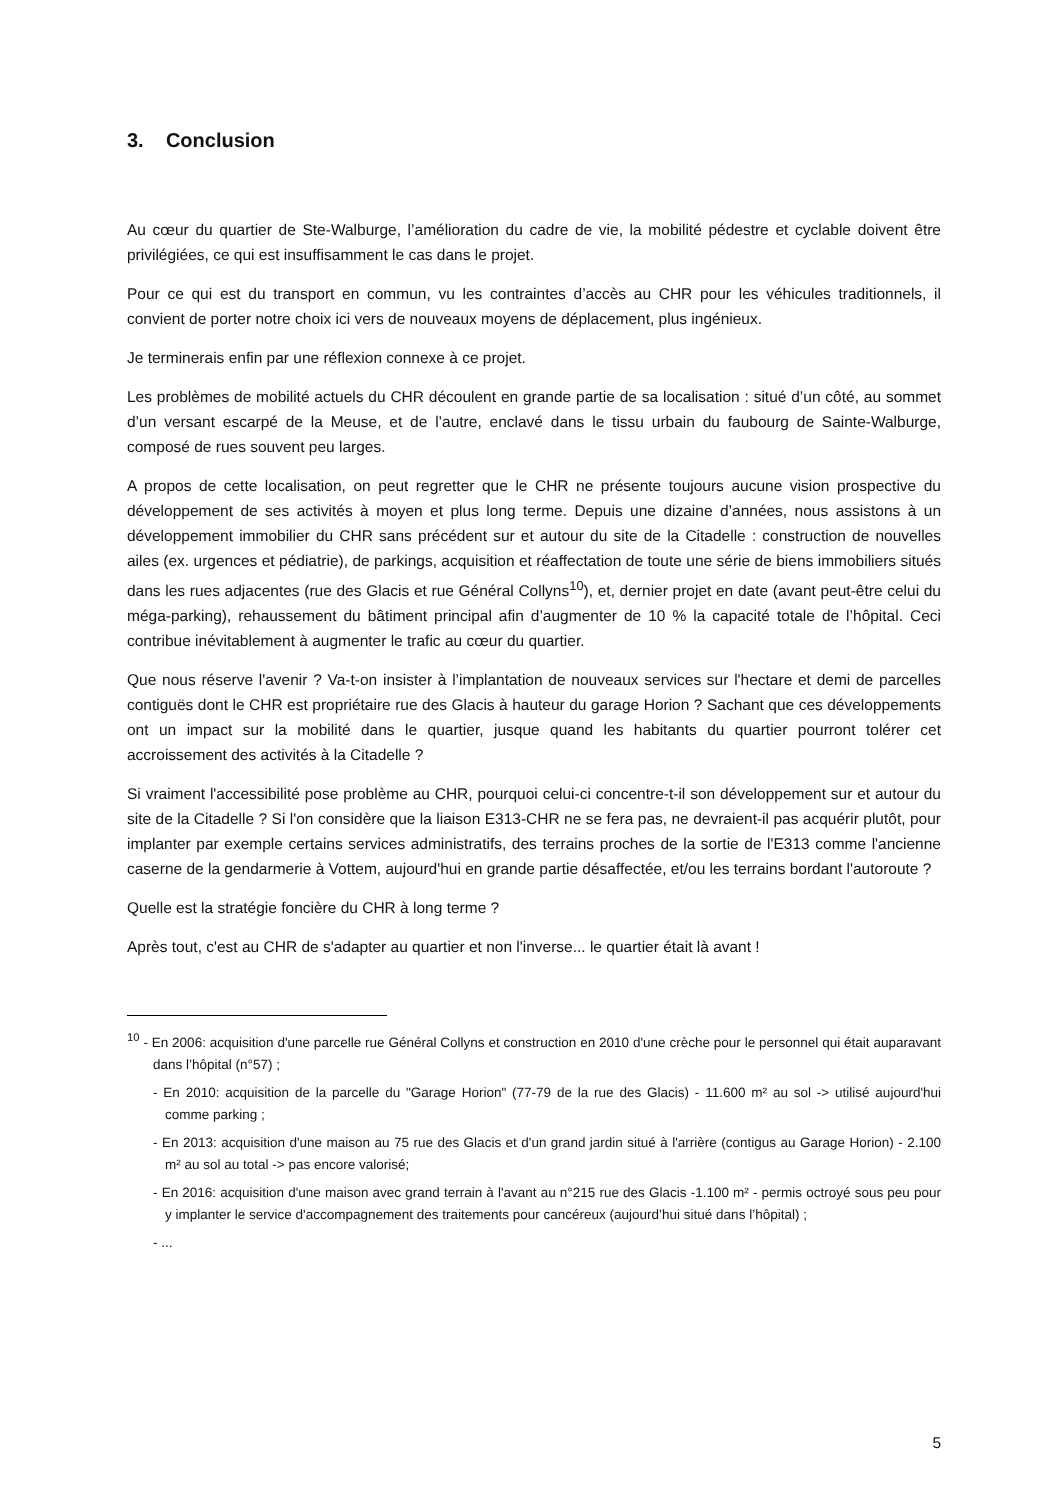3. Conclusion
Au cœur du quartier de Ste-Walburge, l’amélioration du cadre de vie, la mobilité pédestre et cyclable doivent être privilégiées, ce qui est insuffisamment le cas dans le projet.
Pour ce qui est du transport en commun, vu les contraintes d’accès au CHR pour les véhicules traditionnels, il convient de porter notre choix ici vers de nouveaux moyens de déplacement, plus ingénieux.
Je terminerais enfin par une réflexion connexe à ce projet.
Les problèmes de mobilité actuels du CHR découlent en grande partie de sa localisation : situé d’un côté, au sommet d’un versant escarpé de la Meuse, et de l’autre, enclavé dans le tissu urbain du faubourg de Sainte-Walburge, composé de rues souvent peu larges.
A propos de cette localisation, on peut regretter que le CHR ne présente toujours aucune vision prospective du développement de ses activités à moyen et plus long terme. Depuis une dizaine d’années, nous assistons à un développement immobilier du CHR sans précédent sur et autour du site de la Citadelle : construction de nouvelles ailes (ex. urgences et pédiatrie), de parkings, acquisition et réaffectation de toute une série de biens immobiliers situés dans les rues adjacentes (rue des Glacis et rue Général Collyns<sup>10</sup>), et, dernier projet en date (avant peut-être celui du méga-parking), rehaussement du bâtiment principal afin d’augmenter de 10 % la capacité totale de l’hôpital. Ceci contribue inévitablement à augmenter le trafic au cœur du quartier.
Que nous réserve l'avenir ? Va-t-on insister à l’implantation de nouveaux services sur l'hectare et demi de parcelles contiguës dont le CHR est propriétaire rue des Glacis à hauteur du garage Horion ? Sachant que ces développements ont un impact sur la mobilité dans le quartier, jusque quand les habitants du quartier pourront tolérer cet accroissement des activités à la Citadelle ?
Si vraiment l'accessibilité pose problème au CHR, pourquoi celui-ci concentre-t-il son développement sur et autour du site de la Citadelle ? Si l'on considère que la liaison E313-CHR ne se fera pas, ne devraient-il pas acquérir plutôt, pour implanter par exemple certains services administratifs, des terrains proches de la sortie de l'E313 comme l'ancienne caserne de la gendarmerie à Vottem, aujourd'hui en grande partie désaffectée, et/ou les terrains bordant l'autoroute ?
Quelle est la stratégie foncière du CHR à long terme ?
Après tout, c'est au CHR de s'adapter au quartier et non l'inverse... le quartier était là avant !
<sup>10</sup> - En 2006: acquisition d'une parcelle rue Général Collyns et construction en 2010 d'une crèche pour le personnel qui était auparavant dans l’hôpital (n°57) ;
- En 2010: acquisition de la parcelle du "Garage Horion" (77-79 de la rue des Glacis) - 11.600 m² au sol -> utilisé aujourd'hui comme parking ;
- En 2013: acquisition d'une maison au 75 rue des Glacis et d'un grand jardin situé à l'arrière (contigus au Garage Horion) - 2.100 m² au sol au total -> pas encore valorisé;
- En 2016: acquisition d'une maison avec grand terrain à l'avant au n°215 rue des Glacis -1.100 m² - permis octroyé sous peu pour y implanter le service d'accompagnement des traitements pour cancéreux (aujourd’hui situé dans l’hôpital) ;
- ...
5